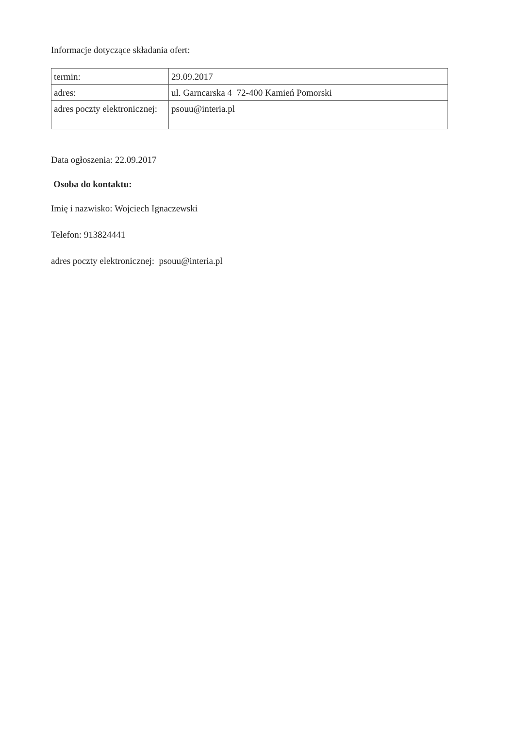Informacje dotyczące składania ofert:
| termin: | 29.09.2017 |
| adres: | ul. Garncarska 4 72-400 Kamień Pomorski |
| adres poczty elektronicznej: | psouu@interia.pl |
Data ogłoszenia: 22.09.2017
Osoba do kontaktu:
Imię i nazwisko: Wojciech Ignaczewski
Telefon: 913824441
adres poczty elektronicznej: psouu@interia.pl